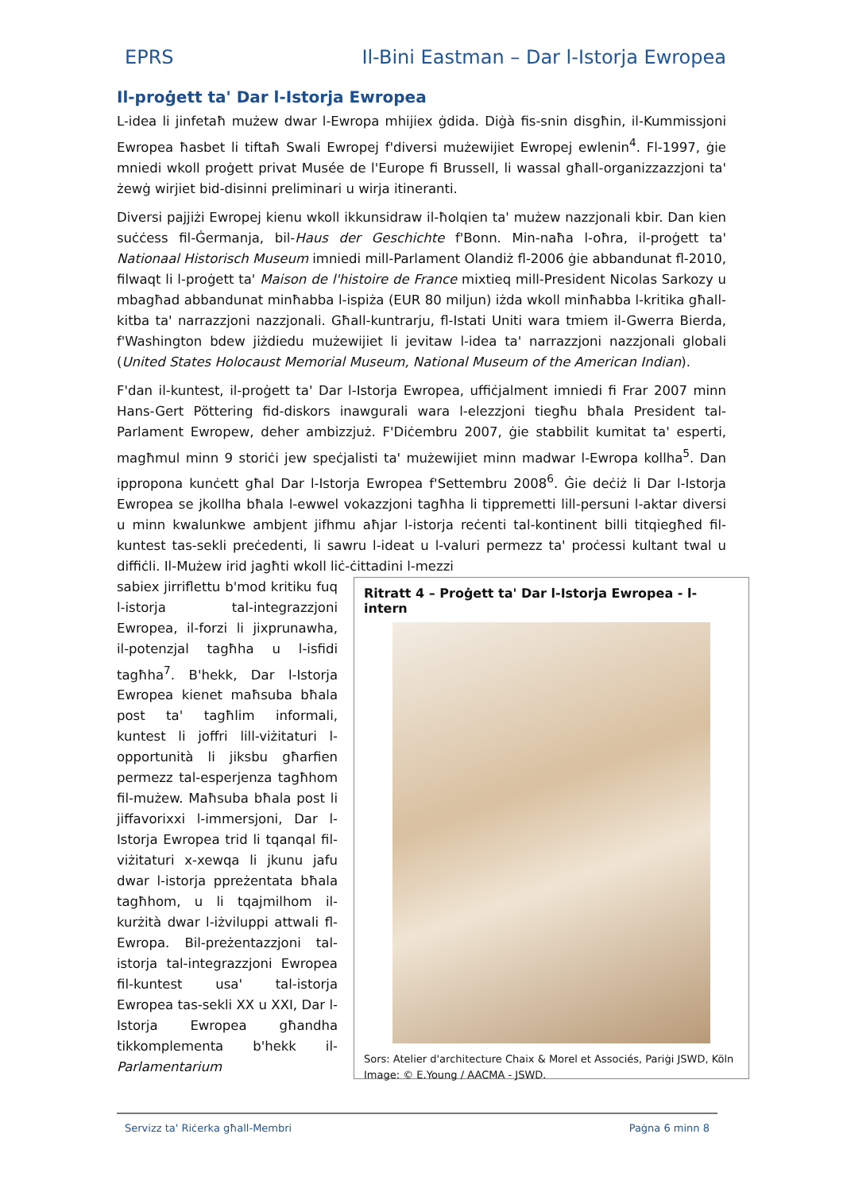EPRS Il-Bini Eastman – Dar l-Istorja Ewropea
Il-proġett ta' Dar l-Istorja Ewropea
L-idea li jinfetaħ mużew dwar l-Ewropa mhijiex ġdida. Diġà fis-snin disgħin, il-Kummissjoni Ewropea ħasbet li tiftaħ Swali Ewropej f'diversi mużewijiet Ewropej ewlenin<sup>4</sup>. Fl-1997, ġie mniedi wkoll proġett privat Musée de l'Europe fi Brussell, li wassal għall-organizzazzjoni ta' żewġ wirjiet bid-disinni preliminari u wirja itineranti.
Diversi pajjiżi Ewropej kienu wkoll ikkunsidraw il-ħolqien ta' mużew nazzjonali kbir. Dan kien suċċess fil-Ġermanja, bil-Haus der Geschichte f'Bonn. Min-naħa l-oħra, il-proġett ta' Nationaal Historisch Museum imniedi mill-Parlament Olandiż fl-2006 ġie abbandunat fl-2010, filwaqt li l-proġett ta' Maison de l'histoire de France mixtieq mill-President Nicolas Sarkozy u mbagħad abbandunat minħabba l-ispiża (EUR 80 miljun) iżda wkoll minħabba l-kritika għall-kitba ta' narrazzjoni nazzjonali. Għall-kuntrarju, fl-Istati Uniti wara tmiem il-Gwerra Bierda, f'Washington bdew jiżdiedu mużewijiet li jevitaw l-idea ta' narrazzjoni nazzjonali globali (United States Holocaust Memorial Museum, National Museum of the American Indian).
F'dan il-kuntest, il-proġett ta' Dar l-Istorja Ewropea, uffiċjalment imniedi fi Frar 2007 minn Hans-Gert Pöttering fid-diskors inawgurali wara l-elezzjoni tiegħu bħala President tal-Parlament Ewropew, deher ambizzjuż. F'Diċembru 2007, ġie stabbilit kumitat ta' esperti, magħmul minn 9 storiċi jew speċjalisti ta' mużewijiet minn madwar l-Ewropa kollha<sup>5</sup>. Dan ippropona kunċett għal Dar l-Istorja Ewropea f'Settembru 2008<sup>6</sup>. Ġie deċiż li Dar l-Istorja Ewropea se jkollha bħala l-ewwel vokazzjoni tagħha li tippremetti lill-persuni l-aktar diversi u minn kwalunkwe ambjent jifhmu aħjar l-istorja reċenti tal-kontinent billi titqiegħed fil-kuntest tas-sekli preċedenti, li sawru l-ideat u l-valuri permezz ta' proċessi kultant twal u diffiċli. Il-Mużew irid jagħti wkoll liċ-ċittadini l-mezzi
sabiex jirriflettu b'mod kritiku fuq l-istorja tal-integrazzjoni Ewropea, il-forzi li jixprunawha, il-potenzjal tagħha u l-isfidi tagħha<sup>7</sup>. B'hekk, Dar l-Istorja Ewropea kienet maħsuba bħala post ta' tagħlim informali, kuntest li joffri lill-viżitaturi l-opportunità li jiksbu għarfien permezz tal-esperjenza tagħhom fil-mużew. Maħsuba bħala post li jiffavorixxi l-immersjoni, Dar l-Istorja Ewropea trid li tqanqal fil-viżitaturi x-xewqa li jkunu jafu dwar l-istorja ppreżentata bħala tagħhom, u li tqajmilhom il-kurżità dwar l-iżviluppi attwali fl-Ewropa. Bil-preżentazzjoni tal-istorja tal-integrazzjoni Ewropea fil-kuntest usa' tal-istorja Ewropea tas-sekli XX u XXI, Dar l-Istorja Ewropea għandha tikkomplementa b'hekk il-Parlamentarium
Ritratt 4 – Proġett ta' Dar l-Istorja Ewropea - l-intern
Sors: Atelier d'architecture Chaix & Morel et Associés, Pariġi JSWD, Köln
Image: © E.Young / AACMA - JSWD.
Servizz ta' Riċerka għall-Membri Paġna 6 minn 8